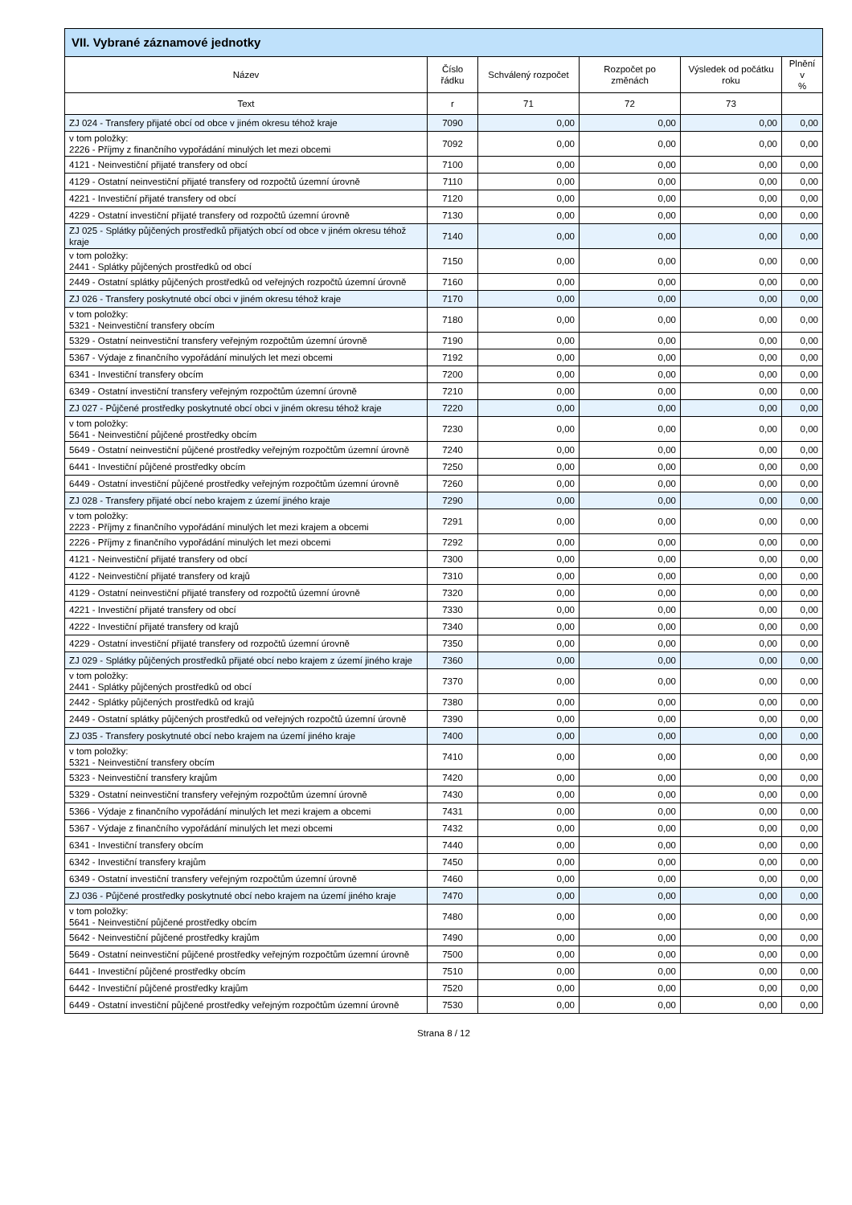| VII. Vybrané záznamové jednotky | | | | | |
| --- | --- | --- | --- | --- | --- |
| Název | Číslo řádku | Schválený rozpočet | Rozpočet po změnách | Výsledek od počátku roku | Plnění v % |
| Text | r | 71 | 72 | 73 | |
| ZJ 024 - Transfery přijaté obcí od obce v jiném okresu téhož kraje | 7090 | 0,00 | 0,00 | 0,00 | 0,00 |
| v tom položky: 2226 - Příjmy z finančního vypořádání minulých let mezi obcemi | 7092 | 0,00 | 0,00 | 0,00 | 0,00 |
| 4121 - Neinvestiční přijaté transfery od obcí | 7100 | 0,00 | 0,00 | 0,00 | 0,00 |
| 4129 - Ostatní neinvestiční přijaté transfery od rozpočtů územní úrovně | 7110 | 0,00 | 0,00 | 0,00 | 0,00 |
| 4221 - Investiční přijaté transfery od obcí | 7120 | 0,00 | 0,00 | 0,00 | 0,00 |
| 4229 - Ostatní investiční přijaté transfery od rozpočtů územní úrovně | 7130 | 0,00 | 0,00 | 0,00 | 0,00 |
| ZJ 025 - Splátky půjčených prostředků přijatých obcí od obce v jiném okresu téhož kraje | 7140 | 0,00 | 0,00 | 0,00 | 0,00 |
| v tom položky: 2441 - Splátky půjčených prostředků od obcí | 7150 | 0,00 | 0,00 | 0,00 | 0,00 |
| 2449 - Ostatní splátky půjčených prostředků od veřejných rozpočtů územní úrovně | 7160 | 0,00 | 0,00 | 0,00 | 0,00 |
| ZJ 026 - Transfery poskytnuté obcí obci v jiném okresu téhož kraje | 7170 | 0,00 | 0,00 | 0,00 | 0,00 |
| v tom položky: 5321 - Neinvestiční transfery obcím | 7180 | 0,00 | 0,00 | 0,00 | 0,00 |
| 5329 - Ostatní neinvestiční transfery veřejným rozpočtům územní úrovně | 7190 | 0,00 | 0,00 | 0,00 | 0,00 |
| 5367 - Výdaje z finančního vypořádání minulých let mezi obcemi | 7192 | 0,00 | 0,00 | 0,00 | 0,00 |
| 6341 - Investiční transfery obcím | 7200 | 0,00 | 0,00 | 0,00 | 0,00 |
| 6349 - Ostatní investiční transfery veřejným rozpočtům územní úrovně | 7210 | 0,00 | 0,00 | 0,00 | 0,00 |
| ZJ 027 - Půjčené prostředky poskytnuté obcí obci v jiném okresu téhož kraje | 7220 | 0,00 | 0,00 | 0,00 | 0,00 |
| v tom položky: 5641 - Neinvestiční půjčené prostředky obcím | 7230 | 0,00 | 0,00 | 0,00 | 0,00 |
| 5649 - Ostatní neinvestiční půjčené prostředky veřejným rozpočtům územní úrovně | 7240 | 0,00 | 0,00 | 0,00 | 0,00 |
| 6441 - Investiční půjčené prostředky obcím | 7250 | 0,00 | 0,00 | 0,00 | 0,00 |
| 6449 - Ostatní investiční půjčené prostředky veřejným rozpočtům územní úrovně | 7260 | 0,00 | 0,00 | 0,00 | 0,00 |
| ZJ 028 - Transfery přijaté obcí nebo krajem z území jiného kraje | 7290 | 0,00 | 0,00 | 0,00 | 0,00 |
| v tom položky: 2223 - Příjmy z finančního vypořádání minulých let mezi krajem a obcemi | 7291 | 0,00 | 0,00 | 0,00 | 0,00 |
| 2226 - Příjmy z finančního vypořádání minulých let mezi obcemi | 7292 | 0,00 | 0,00 | 0,00 | 0,00 |
| 4121 - Neinvestiční přijaté transfery od obcí | 7300 | 0,00 | 0,00 | 0,00 | 0,00 |
| 4122 - Neinvestiční přijaté transfery od krajů | 7310 | 0,00 | 0,00 | 0,00 | 0,00 |
| 4129 - Ostatní neinvestiční přijaté transfery od rozpočtů územní úrovně | 7320 | 0,00 | 0,00 | 0,00 | 0,00 |
| 4221 - Investiční přijaté transfery od obcí | 7330 | 0,00 | 0,00 | 0,00 | 0,00 |
| 4222 - Investiční přijaté transfery od krajů | 7340 | 0,00 | 0,00 | 0,00 | 0,00 |
| 4229 - Ostatní investiční přijaté transfery od rozpočtů územní úrovně | 7350 | 0,00 | 0,00 | 0,00 | 0,00 |
| ZJ 029 - Splátky půjčených prostředků přijaté obcí nebo krajem z území jiného kraje | 7360 | 0,00 | 0,00 | 0,00 | 0,00 |
| v tom položky: 2441 - Splátky půjčených prostředků od obcí | 7370 | 0,00 | 0,00 | 0,00 | 0,00 |
| 2442 - Splátky půjčených prostředků od krajů | 7380 | 0,00 | 0,00 | 0,00 | 0,00 |
| 2449 - Ostatní splátky půjčených prostředků od veřejných rozpočtů územní úrovně | 7390 | 0,00 | 0,00 | 0,00 | 0,00 |
| ZJ 035 - Transfery poskytnuté obcí nebo krajem na území jiného kraje | 7400 | 0,00 | 0,00 | 0,00 | 0,00 |
| v tom položky: 5321 - Neinvestiční transfery obcím | 7410 | 0,00 | 0,00 | 0,00 | 0,00 |
| 5323 - Neinvestiční transfery krajům | 7420 | 0,00 | 0,00 | 0,00 | 0,00 |
| 5329 - Ostatní neinvestiční transfery veřejným rozpočtům územní úrovně | 7430 | 0,00 | 0,00 | 0,00 | 0,00 |
| 5366 - Výdaje z finančního vypořádání minulých let mezi krajem a obcemi | 7431 | 0,00 | 0,00 | 0,00 | 0,00 |
| 5367 - Výdaje z finančního vypořádání minulých let mezi obcemi | 7432 | 0,00 | 0,00 | 0,00 | 0,00 |
| 6341 - Investiční transfery obcím | 7440 | 0,00 | 0,00 | 0,00 | 0,00 |
| 6342 - Investiční transfery krajům | 7450 | 0,00 | 0,00 | 0,00 | 0,00 |
| 6349 - Ostatní investiční transfery veřejným rozpočtům územní úrovně | 7460 | 0,00 | 0,00 | 0,00 | 0,00 |
| ZJ 036 - Půjčené prostředky poskytnuté obcí nebo krajem na území jiného kraje | 7470 | 0,00 | 0,00 | 0,00 | 0,00 |
| v tom položky: 5641 - Neinvestiční půjčené prostředky obcím | 7480 | 0,00 | 0,00 | 0,00 | 0,00 |
| 5642 - Neinvestiční půjčené prostředky krajům | 7490 | 0,00 | 0,00 | 0,00 | 0,00 |
| 5649 - Ostatní neinvestiční půjčené prostředky veřejným rozpočtům územní úrovně | 7500 | 0,00 | 0,00 | 0,00 | 0,00 |
| 6441 - Investiční půjčené prostředky obcím | 7510 | 0,00 | 0,00 | 0,00 | 0,00 |
| 6442 - Investiční půjčené prostředky krajům | 7520 | 0,00 | 0,00 | 0,00 | 0,00 |
| 6449 - Ostatní investiční půjčené prostředky veřejným rozpočtům územní úrovně | 7530 | 0,00 | 0,00 | 0,00 | 0,00 |
Strana 8 / 12